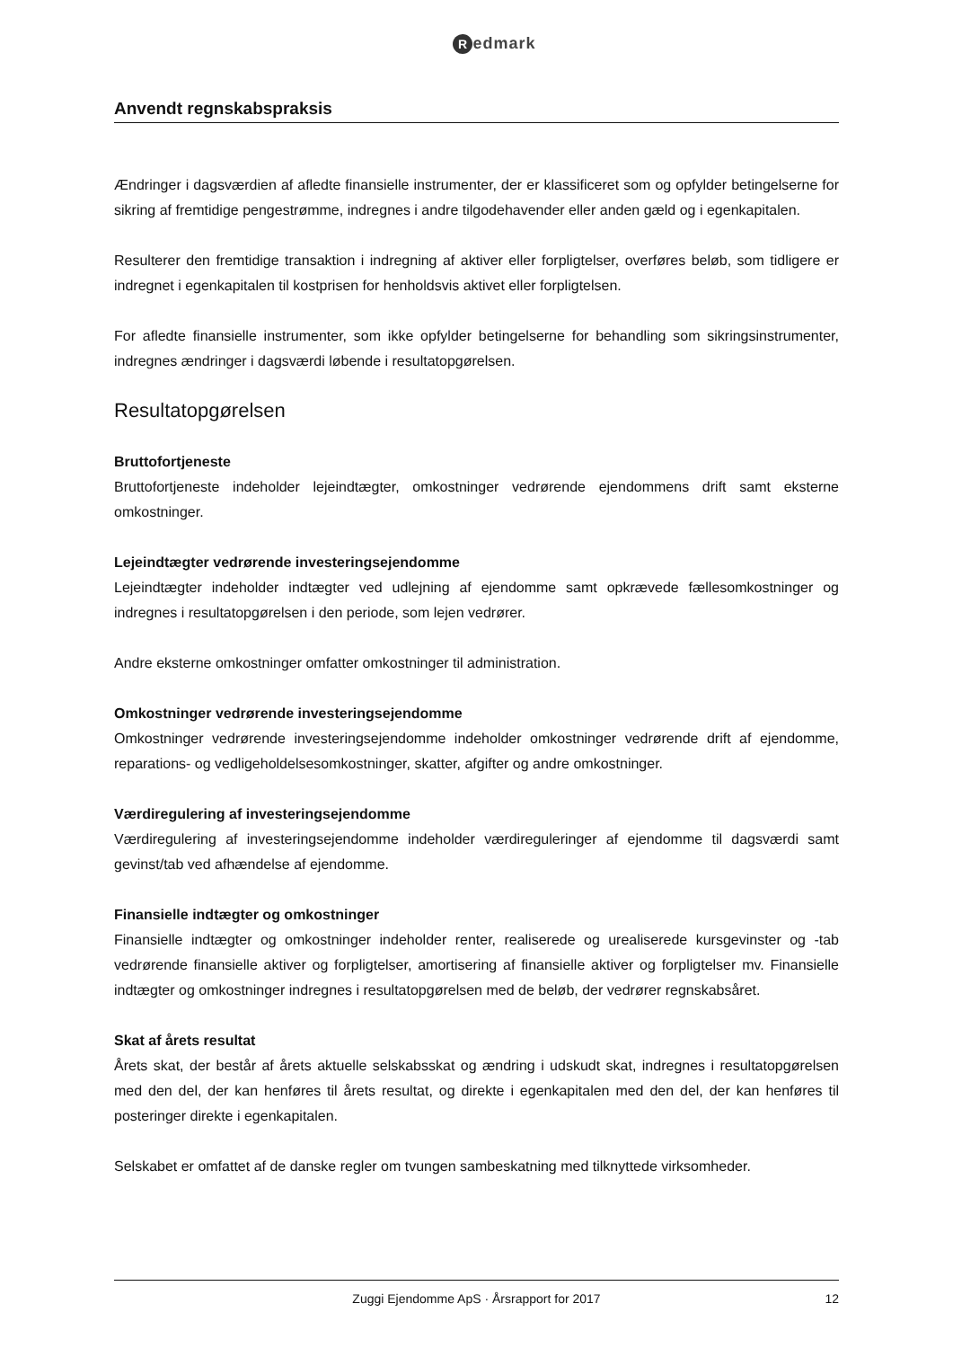Redmark
Anvendt regnskabspraksis
Ændringer i dagsværdien af afledte finansielle instrumenter, der er klassificeret som og opfylder betingelserne for sikring af fremtidige pengestrømme, indregnes i andre tilgodehavender eller anden gæld og i egenkapitalen.
Resulterer den fremtidige transaktion i indregning af aktiver eller forpligtelser, overføres beløb, som tidligere er indregnet i egenkapitalen til kostprisen for henholdsvis aktivet eller forpligtelsen.
For afledte finansielle instrumenter, som ikke opfylder betingelserne for behandling som sikringsinstrumenter, indregnes ændringer i dagsværdi løbende i resultatopgørelsen.
Resultatopgørelsen
Bruttofortjeneste
Bruttofortjeneste indeholder lejeindtægter, omkostninger vedrørende ejendommens drift samt eksterne omkostninger.
Lejeindtægter vedrørende investeringsejendomme
Lejeindtægter indeholder indtægter ved udlejning af ejendomme samt opkrævede fællesomkostninger og indregnes i resultatopgørelsen i den periode, som lejen vedrører.
Andre eksterne omkostninger omfatter omkostninger til administration.
Omkostninger vedrørende investeringsejendomme
Omkostninger vedrørende investeringsejendomme indeholder omkostninger vedrørende drift af ejendomme, reparations- og vedligeholdelsesomkostninger, skatter, afgifter og andre omkostninger.
Værdiregulering af investeringsejendomme
Værdiregulering af investeringsejendomme indeholder værdireguleringer af ejendomme til dagsværdi samt gevinst/tab ved afhændelse af ejendomme.
Finansielle indtægter og omkostninger
Finansielle indtægter og omkostninger indeholder renter, realiserede og urealiserede kursgevinster og -tab vedrørende finansielle aktiver og forpligtelser, amortisering af finansielle aktiver og forpligtelser mv. Finansielle indtægter og omkostninger indregnes i resultatopgørelsen med de beløb, der vedrører regnskabsåret.
Skat af årets resultat
Årets skat, der består af årets aktuelle selskabsskat og ændring i udskudt skat, indregnes i resultatopgørelsen med den del, der kan henføres til årets resultat, og direkte i egenkapitalen med den del, der kan henføres til posteringer direkte i egenkapitalen.
Selskabet er omfattet af de danske regler om tvungen sambeskatning med tilknyttede virksomheder.
Zuggi Ejendomme ApS · Årsrapport for 2017 12